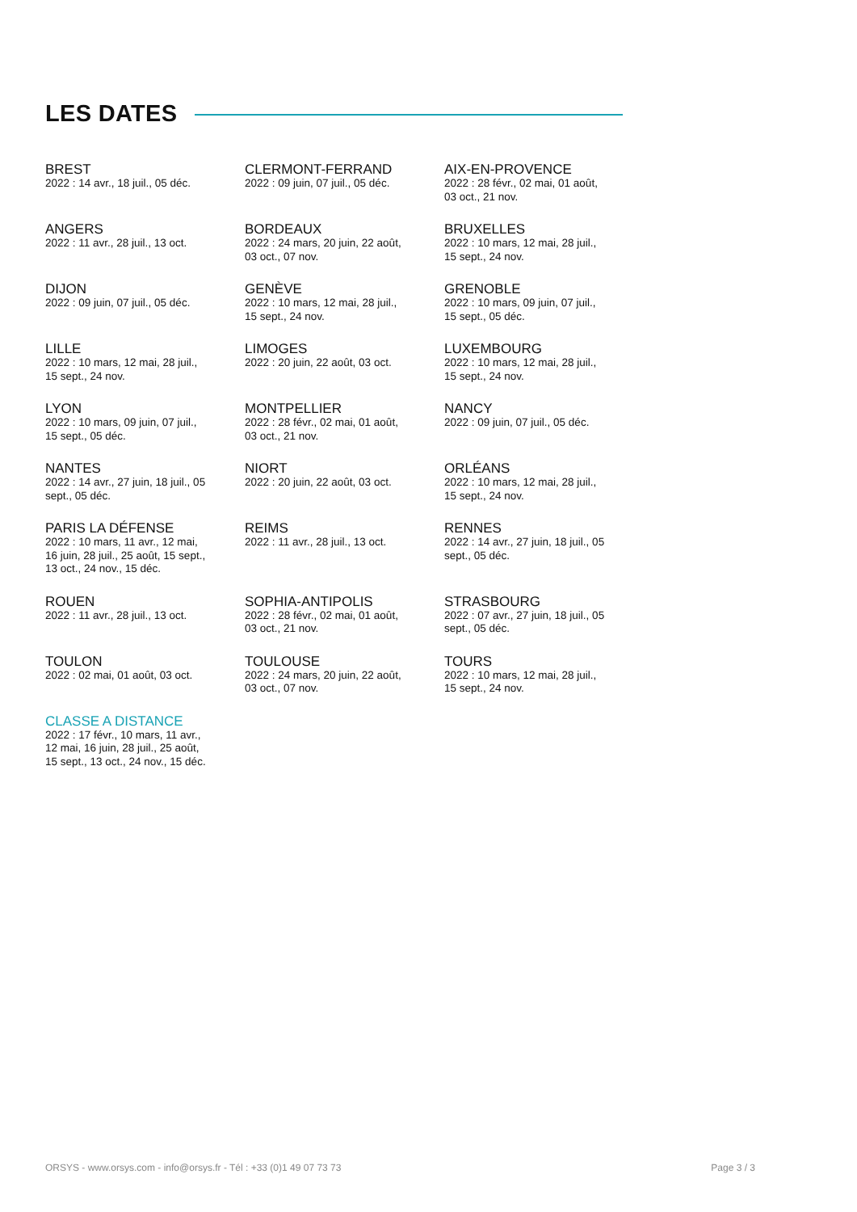LES DATES
BREST
2022 : 14 avr., 18 juil., 05 déc.
CLERMONT-FERRAND
2022 : 09 juin, 07 juil., 05 déc.
AIX-EN-PROVENCE
2022 : 28 févr., 02 mai, 01 août,
03 oct., 21 nov.
ANGERS
2022 : 11 avr., 28 juil., 13 oct.
BORDEAUX
2022 : 24 mars, 20 juin, 22 août,
03 oct., 07 nov.
BRUXELLES
2022 : 10 mars, 12 mai, 28 juil.,
15 sept., 24 nov.
DIJON
2022 : 09 juin, 07 juil., 05 déc.
GENÈVE
2022 : 10 mars, 12 mai, 28 juil.,
15 sept., 24 nov.
GRENOBLE
2022 : 10 mars, 09 juin, 07 juil.,
15 sept., 05 déc.
LILLE
2022 : 10 mars, 12 mai, 28 juil.,
15 sept., 24 nov.
LIMOGES
2022 : 20 juin, 22 août, 03 oct.
LUXEMBOURG
2022 : 10 mars, 12 mai, 28 juil.,
15 sept., 24 nov.
LYON
2022 : 10 mars, 09 juin, 07 juil.,
15 sept., 05 déc.
MONTPELLIER
2022 : 28 févr., 02 mai, 01 août,
03 oct., 21 nov.
NANCY
2022 : 09 juin, 07 juil., 05 déc.
NANTES
2022 : 14 avr., 27 juin, 18 juil., 05
sept., 05 déc.
NIORT
2022 : 20 juin, 22 août, 03 oct.
ORLÉANS
2022 : 10 mars, 12 mai, 28 juil.,
15 sept., 24 nov.
PARIS LA DÉFENSE
2022 : 10 mars, 11 avr., 12 mai,
16 juin, 28 juil., 25 août, 15 sept.,
13 oct., 24 nov., 15 déc.
REIMS
2022 : 11 avr., 28 juil., 13 oct.
RENNES
2022 : 14 avr., 27 juin, 18 juil., 05
sept., 05 déc.
ROUEN
2022 : 11 avr., 28 juil., 13 oct.
SOPHIA-ANTIPOLIS
2022 : 28 févr., 02 mai, 01 août,
03 oct., 21 nov.
STRASBOURG
2022 : 07 avr., 27 juin, 18 juil., 05
sept., 05 déc.
TOULON
2022 : 02 mai, 01 août, 03 oct.
TOULOUSE
2022 : 24 mars, 20 juin, 22 août,
03 oct., 07 nov.
TOURS
2022 : 10 mars, 12 mai, 28 juil.,
15 sept., 24 nov.
CLASSE A DISTANCE
2022 : 17 févr., 10 mars, 11 avr.,
12 mai, 16 juin, 28 juil., 25 août,
15 sept., 13 oct., 24 nov., 15 déc.
ORSYS - www.orsys.com - info@orsys.fr - Tél : +33 (0)1 49 07 73 73 Page 3 / 3